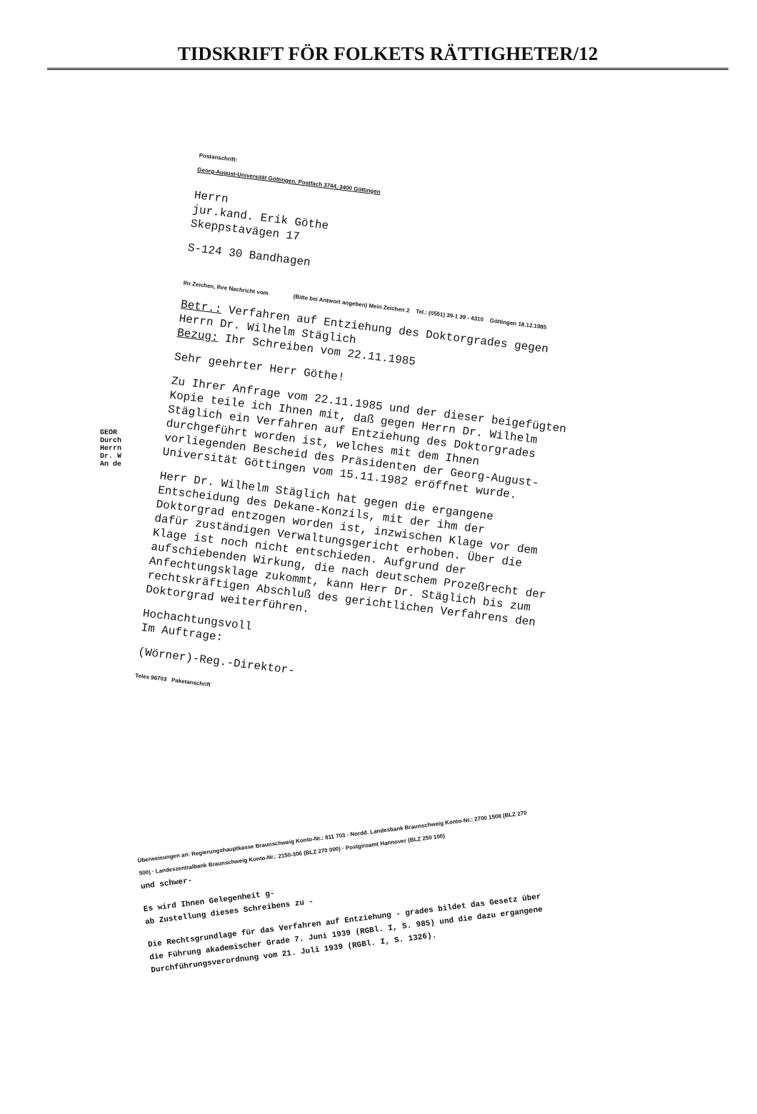TIDSKRIFT FÖR FOLKETS RÄTTIGHETER/12
Postanschrift:
Georg-August-Universität Göttingen, Postfach 3744, 3400 Göttingen
Herrn
jur.kand. Erik Göthe
Skeppstavägen 17
S-124 30 Bandhagen
Ihr Zeichen, Ihre Nachricht vom (Bitte bei Antwort angeben) Mein Zeichen 2 Tel.: (0551) 39-1 39 - 4310 Göttingen 18.12.1985
Betr.: Verfahren auf Entziehung des Doktorgrades gegen Herrn Dr. Wilhelm Stäglich
Bezug: Ihr Schreiben vom 22.11.1985
Sehr geehrter Herr Göthe!
Zu Ihrer Anfrage vom 22.11.1985 und der dieser beigefügten Kopie teile ich Ihnen mit, daß gegen Herrn Dr. Wilhelm Stäglich ein Verfahren auf Entziehung des Doktorgrades durchgeführt worden ist, welches mit dem Ihnen vorliegenden Bescheid des Präsidenten der Georg-August-Universität Göttingen vom 15.11.1982 eröffnet wurde.
Herr Dr. Wilhelm Stäglich hat gegen die ergangene Entscheidung des Dekane-Konzils, mit der ihm der Doktorgrad entzogen worden ist, inzwischen Klage vor dem dafür zuständigen Verwaltungsgericht erhoben. Über die Klage ist noch nicht entschieden. Aufgrund der aufschiebenden Wirkung, die nach deutschem Prozeßrecht der Anfechtungsklage zukommt, kann Herr Dr. Stäglich bis zum rechtskräftigen Abschluß des gerichtlichen Verfahrens den Doktorgrad weiterführen.
Hochachtungsvoll
Im Auftrage:
(Wörner)-Reg.-Direktor-
Telex 96703 Paketanschrift
GEOR
Durch
Herrn
Dr. W
An de
Überweisungen an: Regierungshauptkasse Braunschweig Konto-Nr.: 811 703 · Nordd. Landesbank Braunschweig Konto-Nr.: 2700 1508 (BLZ 270 500) · Landeszentralbank Braunschweig Konto-Nr.: 2150-306 (BLZ 270 000) · Postgiroamt Hannover (BLZ 250 100)
und schwer-
Es wird Ihnen Gelegenheit g-
ab Zustellung dieses Schreibens zu -
Die Rechtsgrundlage für das Verfahren auf Entziehung - grades bildet das Gesetz über die Führung akademischer Grade 7. Juni 1939 (RGBl. I, S. 985) und die dazu ergangene Durchführungsverordnung vom 21. Juli 1939 (RGBl. I, S. 1326).